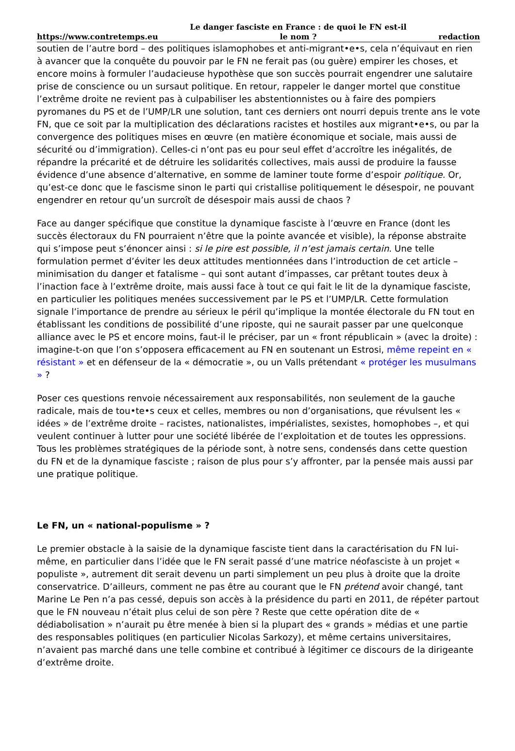https://www.contretemps.eu Le danger fasciste en France : de quoi le FN est-il le nom ? redaction
soutien de l’autre bord – des politiques islamophobes et anti-migrant•e•s, cela n’équivaut en rien à avancer que la conquête du pouvoir par le FN ne ferait pas (ou guère) empirer les choses, et encore moins à formuler l’audacieuse hypothèse que son succès pourrait engendrer une salutaire prise de conscience ou un sursaut politique. En retour, rappeler le danger mortel que constitue l’extrême droite ne revient pas à culpabiliser les abstentionnistes ou à faire des pompiers pyromanes du PS et de l’UMP/LR une solution, tant ces derniers ont nourri depuis trente ans le vote FN, que ce soit par la multiplication des déclarations racistes et hostiles aux migrant•e•s, ou par la convergence des politiques mises en œuvre (en matière économique et sociale, mais aussi de sécurité ou d’immigration). Celles-ci n’ont pas eu pour seul effet d’accroître les inégalités, de répandre la précarité et de détruire les solidarités collectives, mais aussi de produire la fausse évidence d’une absence d’alternative, en somme de laminer toute forme d’espoir politique. Or, qu’est-ce donc que le fascisme sinon le parti qui cristallise politiquement le désespoir, ne pouvant engendrer en retour qu’un surcroît de désespoir mais aussi de chaos ?
Face au danger spécifique que constitue la dynamique fasciste à l’œuvre en France (dont les succès électoraux du FN pourraient n’être que la pointe avancée et visible), la réponse abstraite qui s’impose peut s’énoncer ainsi : si le pire est possible, il n’est jamais certain. Une telle formulation permet d’éviter les deux attitudes mentionnées dans l’introduction de cet article – minimisation du danger et fatalisme – qui sont autant d’impasses, car prêtant toutes deux à l’inaction face à l’extrême droite, mais aussi face à tout ce qui fait le lit de la dynamique fasciste, en particulier les politiques menées successivement par le PS et l’UMP/LR. Cette formulation signale l’importance de prendre au sérieux le péril qu’implique la montée électorale du FN tout en établissant les conditions de possibilité d’une riposte, qui ne saurait passer par une quelconque alliance avec le PS et encore moins, faut-il le préciser, par un « front républicain » (avec la droite) : imagine-t-on que l’on s’opposera efficacement au FN en soutenant un Estrosi, même repeint en « résistant » et en défenseur de la « démocratie », ou un Valls prétendant « protéger les musulmans » ?
Poser ces questions renvoie nécessairement aux responsabilités, non seulement de la gauche radicale, mais de tou•te•s ceux et celles, membres ou non d’organisations, que révulsent les « idées » de l’extrême droite – racistes, nationalistes, impérialistes, sexistes, homophobes –, et qui veulent continuer à lutter pour une société libérée de l’exploitation et de toutes les oppressions. Tous les problèmes stratégiques de la période sont, à notre sens, condensés dans cette question du FN et de la dynamique fasciste ; raison de plus pour s’y affronter, par la pensée mais aussi par une pratique politique.
Le FN, un « national-populisme » ?
Le premier obstacle à la saisie de la dynamique fasciste tient dans la caractérisation du FN lui-même, en particulier dans l’idée que le FN serait passé d’une matrice néofasciste à un projet « populiste », autrement dit serait devenu un parti simplement un peu plus à droite que la droite conservatrice. D’ailleurs, comment ne pas être au courant que le FN prétend avoir changé, tant Marine Le Pen n’a pas cessé, depuis son accès à la présidence du parti en 2011, de répéter partout que le FN nouveau n’était plus celui de son père ? Reste que cette opération dite de « dédiabolisation » n’aurait pu être menée à bien si la plupart des « grands » médias et une partie des responsables politiques (en particulier Nicolas Sarkozy), et même certains universitaires, n’avaient pas marché dans une telle combine et contribué à légitimer ce discours de la dirigeante d’extrême droite.